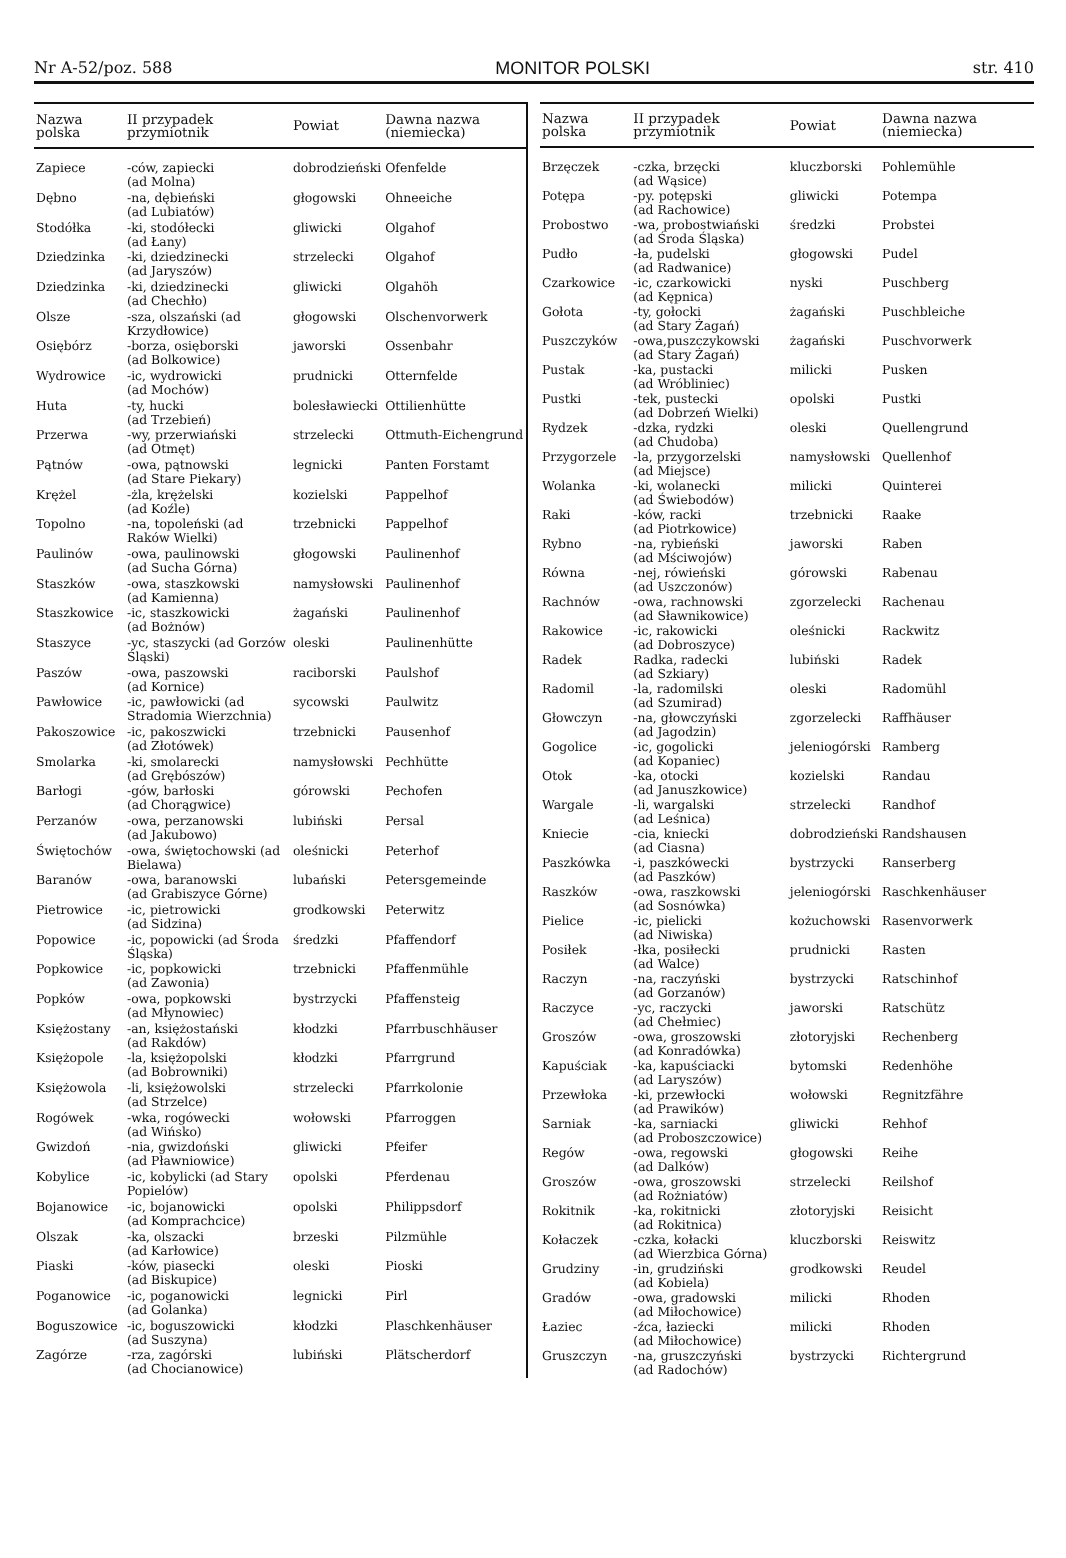Nr A-52/poz. 588 MONITOR POLSKI str. 410
| Nazwa polska | II przypadek przymiotnik | Powiat | Dawna nazwa (niemiecka) |
| --- | --- | --- | --- |
| Zapiece | -ców, zapiecki (ad Molna) | dobrodzieński | Ofenfelde |
| Dębno | -na, dębieński (ad Lubiatów) | głogowski | Ohneeiche |
| Stodółka | -ki, stodółecki (ad Łany) | gliwicki | Olgahof |
| Dziedzinka | -ki, dziedzinecki (ad Jaryszów) | strzelecki | Olgahof |
| Dziedzinka | -ki, dziedzinecki (ad Chechło) | gliwicki | Olgahöh |
| Olsze | -sza, olszański (ad Krzydłowice) | głogowski | Olschenvorwerk |
| Osiębórz | -borza, osięborski (ad Bolkowice) | jaworski | Ossenbahr |
| Wydrowice | -ic, wydrowicki (ad Mochów) | prudnicki | Otternfelde |
| Huta | -ty, hucki (ad Trzebień) | bolesławiecki | Ottilienhütte |
| Przerwa | -wy, przerwiański (ad Otmęt) | strzelecki | Ottmuth-Eichengrund |
| Pątnów | -owa, pątnowski (ad Stare Piekary) | legnicki | Panten Forstamt |
| Krężel | -żla, krężelski (ad Koźle) | kozielski | Pappelhof |
| Topolno | -na, topoleński (ad Raków Wielki) | trzebnicki | Pappelhof |
| Paulinów | -owa, paulinowski (ad Sucha Górna) | głogowski | Paulinenhof |
| Staszków | -owa, staszkowski (ad Kamienna) | namysłowski | Paulinenhof |
| Staszkowice | -ic, staszkowicki (ad Bożnów) | żagański | Paulinenhof |
| Staszyce | -yc, staszycki (ad Gorzów Śląski) | oleski | Paulinenhütte |
| Paszów | -owa, paszowski (ad Kornice) | raciborski | Paulshof |
| Pawłowice | -ic, pawłowicki (ad Stradomia Wierzchnia) | sycowski | Paulwitz |
| Pakoszowice | -ic, pakoszwicki (ad Złotówek) | trzebnicki | Pausenhof |
| Smolarka | -ki, smolarecki (ad Grębószów) | namysłowski | Pechhütte |
| Barłogi | -gów, barłoski (ad Chorągwice) | górowski | Pechofen |
| Perzanów | -owa, perzanowski (ad Jakubowo) | lubiński | Persal |
| Świętochów | -owa, świętochowski (ad Bielawa) | oleśnicki | Peterhof |
| Baranów | -owa, baranowski (ad Grabiszyce Górne) | lubański | Petersgemeinde |
| Pietrowice | -ic, pietrowicki (ad Sidzina) | grodkowski | Peterwitz |
| Popowice | -ic, popowicki (ad Środa Śląska) | średzki | Pfaffendorf |
| Popkowice | -ic, popkowicki (ad Zawonia) | trzebnicki | Pfaffenmühle |
| Popków | -owa, popkowski (ad Młynowiec) | bystrzycki | Pfaffensteig |
| Księżostany | -an, księżostański (ad Rakdów) | kłodzki | Pfarrbuschhäuser |
| Księżopole | -la, księżopolski (ad Bobrowniki) | kłodzki | Pfarrgrund |
| Księżowola | -li, księżowolski (ad Strzelce) | strzelecki | Pfarrkolonie |
| Rogówek | -wka, rogówecki (ad Wińsko) | wołowski | Pfarroggen |
| Gwizdoń | -nia, gwizdoński (ad Pławniowice) | gliwicki | Pfeifer |
| Kobylice | -ic, kobylicki (ad Stary Popielów) | opolski | Pferdenau |
| Bojanowice | -ic, bojanowicki (ad Komprachcice) | opolski | Philippsdorf |
| Olszak | -ka, olszacki (ad Karłowice) | brzeski | Pilzmühle |
| Piaski | -ków, piasecki (ad Biskupice) | oleski | Pioski |
| Poganowice | -ic, poganowicki (ad Golanka) | legnicki | Pirl |
| Boguszowice | -ic, boguszowicki (ad Suszyna) | kłodzki | Plaschkenhäuser |
| Zagórze | -rza, zagórski (ad Chocianowice) | lubiński | Plätscherdorf |
| Nazwa polska | II przypadek przymiotnik | Powiat | Dawna nazwa (niemiecka) |
| --- | --- | --- | --- |
| Brzęczek | -czka, brzęcki (ad Wąsice) | kluczborski | Pohlemühle |
| Potępa | -py. potępski (ad Rachowice) | gliwicki | Potempa |
| Probostwo | -wa, probostwiański (ad Środa Śląska) | średzki | Probstei |
| Pudło | -ła, pudelski (ad Radwanice) | głogowski | Pudel |
| Czarkowice | -ic, czarkowicki (ad Kępnica) | nyski | Puschberg |
| Gołota | -ty, gołocki (ad Stary Żagań) | żagański | Puschbleiche |
| Puszczyków | -owa,puszczykowski (ad Stary Żagań) | żagański | Puschvorwerk |
| Pustak | -ka, pustacki (ad Wróbliniec) | milicki | Pusken |
| Pustki | -tek, pustecki (ad Dobrzeń Wielki) | opolski | Pustki |
| Rydzek | -dzka, rydzki (ad Chudoba) | oleski | Quellengrund |
| Przygorzele | -la, przygorzelski (ad Miejsce) | namysłowski | Quellenhof |
| Wolanka | -ki, wolanecki (ad Świebodów) | milicki | Quinterei |
| Raki | -ków, racki (ad Piotrkowice) | trzebnicki | Raake |
| Rybno | -na, rybieński (ad Mściwojów) | jaworski | Raben |
| Równa | -nej, rówieński (ad Uszczonów) | górowski | Rabenau |
| Rachnów | -owa, rachnowski (ad Sławnikowice) | zgorzelecki | Rachenau |
| Rakowice | -ic, rakowicki (ad Dobroszyce) | oleśnicki | Rackwitz |
| Radek | Radka, radecki (ad Szkiary) | lubiński | Radek |
| Radomil | -la, radomilski (ad Szumirad) | oleski | Radomühl |
| Głowczyn | -na, głowczyński (ad Jagodzin) | zgorzelecki | Raffhäuser |
| Gogolice | -ic, gogolicki (ad Kopaniec) | jeleniogórski | Ramberg |
| Otok | -ka, otocki (ad Januszkowice) | kozielski | Randau |
| Wargale | -li, wargalski (ad Leśnica) | strzelecki | Randhof |
| Kniecie | -cia, kniecki (ad Ciasna) | dobrodzieński | Randshausen |
| Paszkówka | -i, paszkówecki (ad Paszków) | bystrzycki | Ranserberg |
| Raszków | -owa, raszkowski (ad Sosnówka) | jeleniogórski | Raschkenhäuser |
| Pielice | -ic, pielicki (ad Niwiska) | kożuchowski | Rasenvorwerk |
| Posiłek | -łka, posiłecki (ad Walce) | prudnicki | Rasten |
| Raczyn | -na, raczyński (ad Gorzanów) | bystrzycki | Ratschinhof |
| Raczyce | -yc, raczycki (ad Chełmiec) | jaworski | Ratschütz |
| Groszów | -owa, groszowski (ad Konradówka) | złotoryjski | Rechenberg |
| Kapuściak | -ka, kapuściacki (ad Laryszów) | bytomski | Redenhöhe |
| Przewłoka | -ki, przewłocki (ad Prawików) | wołowski | Regnitzfähre |
| Sarniak | -ka, sarniacki (ad Proboszczowice) | gliwicki | Rehhof |
| Regów | -owa, regowski (ad Dalków) | głogowski | Reihe |
| Groszów | -owa, groszowski (ad Rożniatów) | strzelecki | Reilshof |
| Rokitnik | -ka, rokitnicki (ad Rokitnica) | złotoryjski | Reisicht |
| Kołaczek | -czka, kołacki (ad Wierzbica Górna) | kluczborski | Reiswitz |
| Grudziny | -in, grudziński (ad Kobiela) | grodkowski | Reudel |
| Gradów | -owa, gradowski (ad Miłochowice) | milicki | Rhoden |
| Łaziec | -źca, łaziecki (ad Miłochowice) | milicki | Rhoden |
| Gruszczyn | -na, gruszczyński (ad Radochów) | bystrzycki | Richtergrund |